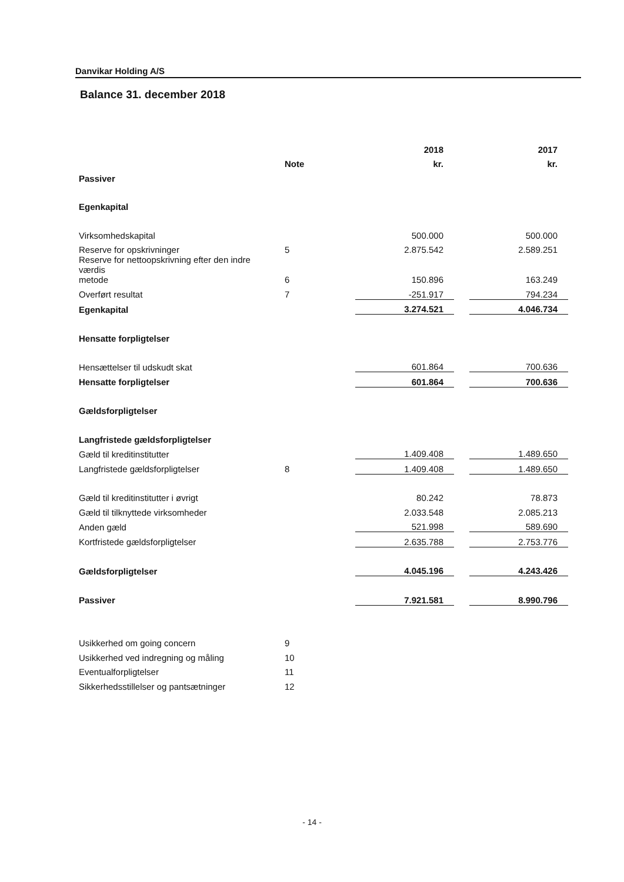Danvikar Holding A/S
Balance 31. december 2018
| | | 2018 | | 2017 |
| | Note | kr. | | kr. |
| Passiver | | | | |
| Egenkapital | | | | |
| Virksomhedskapital | | 500.000 | | 500.000 |
| Reserve for opskrivninger | 5 | 2.875.542 | | 2.589.251 |
| Reserve for nettoopskrivning efter den indre værdis metode | 6 | 150.896 | | 163.249 |
| Overført resultat | 7 | -251.917 | | 794.234 |
| Egenkapital | | 3.274.521 | | 4.046.734 |
| Hensatte forpligtelser | | | | |
| Hensættelser til udskudt skat | | 601.864 | | 700.636 |
| Hensatte forpligtelser | | 601.864 | | 700.636 |
| Gældsforpligtelser | | | | |
| Langfristede gældsforpligtelser | | | | |
| Gæld til kreditinstitutter | | 1.409.408 | | 1.489.650 |
| Langfristede gældsforpligtelser | 8 | 1.409.408 | | 1.489.650 |
| Gæld til kreditinstitutter i øvrigt | | 80.242 | | 78.873 |
| Gæld til tilknyttede virksomheder | | 2.033.548 | | 2.085.213 |
| Anden gæld | | 521.998 | | 589.690 |
| Kortfristede gældsforpligtelser | | 2.635.788 | | 2.753.776 |
| Gældsforpligtelser | | 4.045.196 | | 4.243.426 |
| Passiver | | 7.921.581 | | 8.990.796 |
| Usikkerhed om going concern | 9 | | | |
| Usikkerhed ved indregning og måling | 10 | | | |
| Eventualforpligtelser | 11 | | | |
| Sikkerhedsstillelser og pantsætninger | 12 | | | |
- 14 -